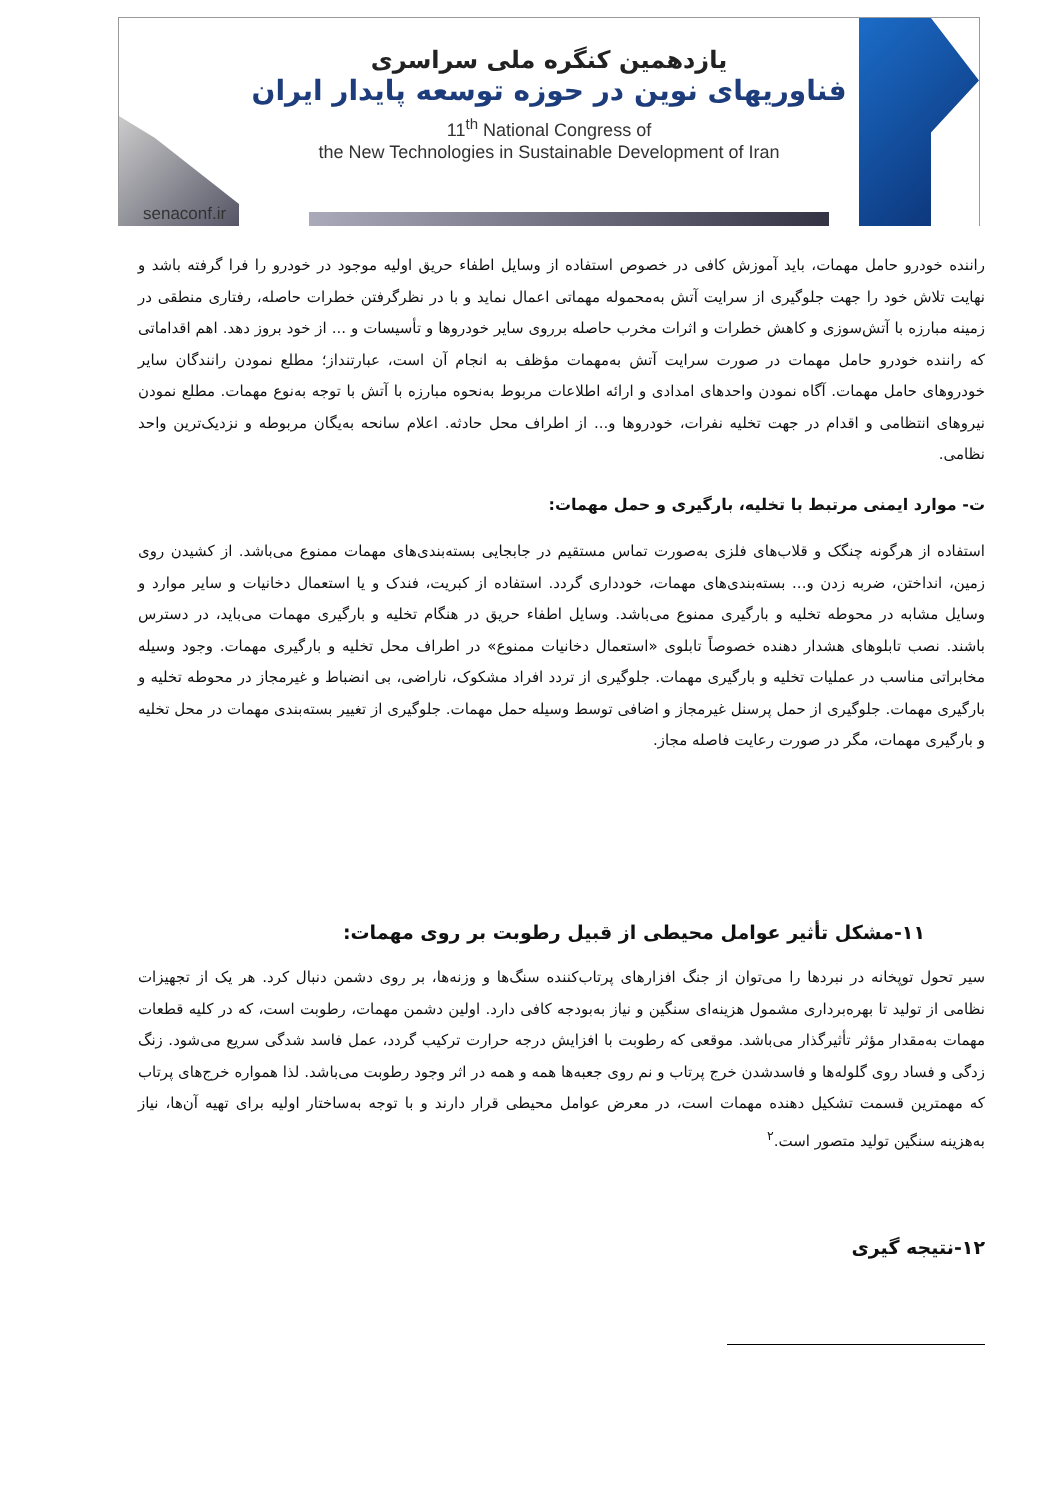یازدهمین کنگره ملی سراسری
فناوریهای نوین در حوزه توسعه پایدار ایران
11<sup>th</sup> National Congress of
the New Technologies in Sustainable Development of Iran
senaconf.ir
راننده خودرو حامل مهمات، باید آموزش کافی در خصوص استفاده از وسایل اطفاء حریق اولیه موجود در خودرو را فرا گرفته باشد و نهایت تلاش خود را جهت جلوگیری از سرایت آتش به‌محموله مهماتی اعمال نماید و با در نظرگرفتن خطرات حاصله، رفتاری منطقی در زمینه مبارزه با آتش‌سوزی و کاهش خطرات و اثرات مخرب حاصله برروی سایر خودروها و تأسیسات و ... از خود بروز دهد. اهم اقداماتی که راننده خودرو حامل مهمات در صورت سرایت آتش به‌مهمات مؤظف به انجام آن است، عبارتنداز؛ مطلع نمودن رانندگان سایر خودروهای حامل مهمات. آگاه نمودن واحدهای امدادی و ارائه اطلاعات مربوط به‌نحوه مبارزه با آتش با توجه به‌نوع مهمات. مطلع نمودن نیروهای انتظامی و اقدام در جهت تخلیه نفرات، خودروها و... از اطراف محل حادثه. اعلام سانحه به‌یگان مربوطه و نزدیک‌ترین واحد نظامی.
ت- موارد ایمنی مرتبط با تخلیه، بارگیری و حمل مهمات:
استفاده از هرگونه چنگک و قلاب‌های فلزی به‌صورت تماس مستقیم در جابجایی بسته‌بندی‌های مهمات ممنوع می‌باشد. از کشیدن روی زمین، انداختن، ضربه زدن و... بسته‌بندی‌های مهمات، خودداری گردد. استفاده از کبریت، فندک و یا استعمال دخانیات و سایر موارد و وسایل مشابه در محوطه تخلیه و بارگیری ممنوع می‌باشد. وسایل اطفاء حریق در هنگام تخلیه و بارگیری مهمات می‌باید، در دسترس باشند. نصب تابلوهای هشدار دهنده خصوصاً تابلوی «استعمال دخانیات ممنوع» در اطراف محل تخلیه و بارگیری مهمات. وجود وسیله مخابراتی مناسب در عملیات تخلیه و بارگیری مهمات. جلوگیری از تردد افراد مشکوک، ناراضی، بی انضباط و غیرمجاز در محوطه تخلیه و بارگیری مهمات. جلوگیری از حمل پرسنل غیرمجاز و اضافی توسط وسیله حمل مهمات. جلوگیری از تغییر بسته‌بندی مهمات در محل تخلیه و بارگیری مهمات، مگر در صورت رعایت فاصله مجاز.
۱۱-مشکل تأثیر عوامل محیطی از قبیل رطوبت بر روی مهمات:
سیر تحول توپخانه در نبردها را می‌توان از جنگ افزارهای پرتاب‌کننده سنگ‌ها و وزنه‌ها، بر روی دشمن دنبال کرد. هر یک از تجهیزات نظامی از تولید تا بهره‌برداری مشمول هزینه‌ای سنگین و نیاز به‌بودجه کافی دارد. اولین دشمن مهمات، رطوبت است، که در کلیه قطعات مهمات به‌مقدار مؤثر تأثیرگذار می‌باشد. موقعی که رطوبت با افزایش درجه حرارت ترکیب گردد، عمل فاسد شدگی سریع می‌شود. زنگ زدگی و فساد روی گلوله‌ها و فاسدشدن خرج پرتاب و نم روی جعبه‌ها همه و همه در اثر وجود رطوبت می‌باشد. لذا همواره خرج‌های پرتاب که مهمترین قسمت تشکیل دهنده مهمات است، در معرض عوامل محیطی قرار دارند و با توجه به‌ساختار اولیه برای تهیه آن‌ها، نیاز به‌هزینه سنگین تولید متصور است.<sup>۲</sup>
۱۲-نتیجه گیری